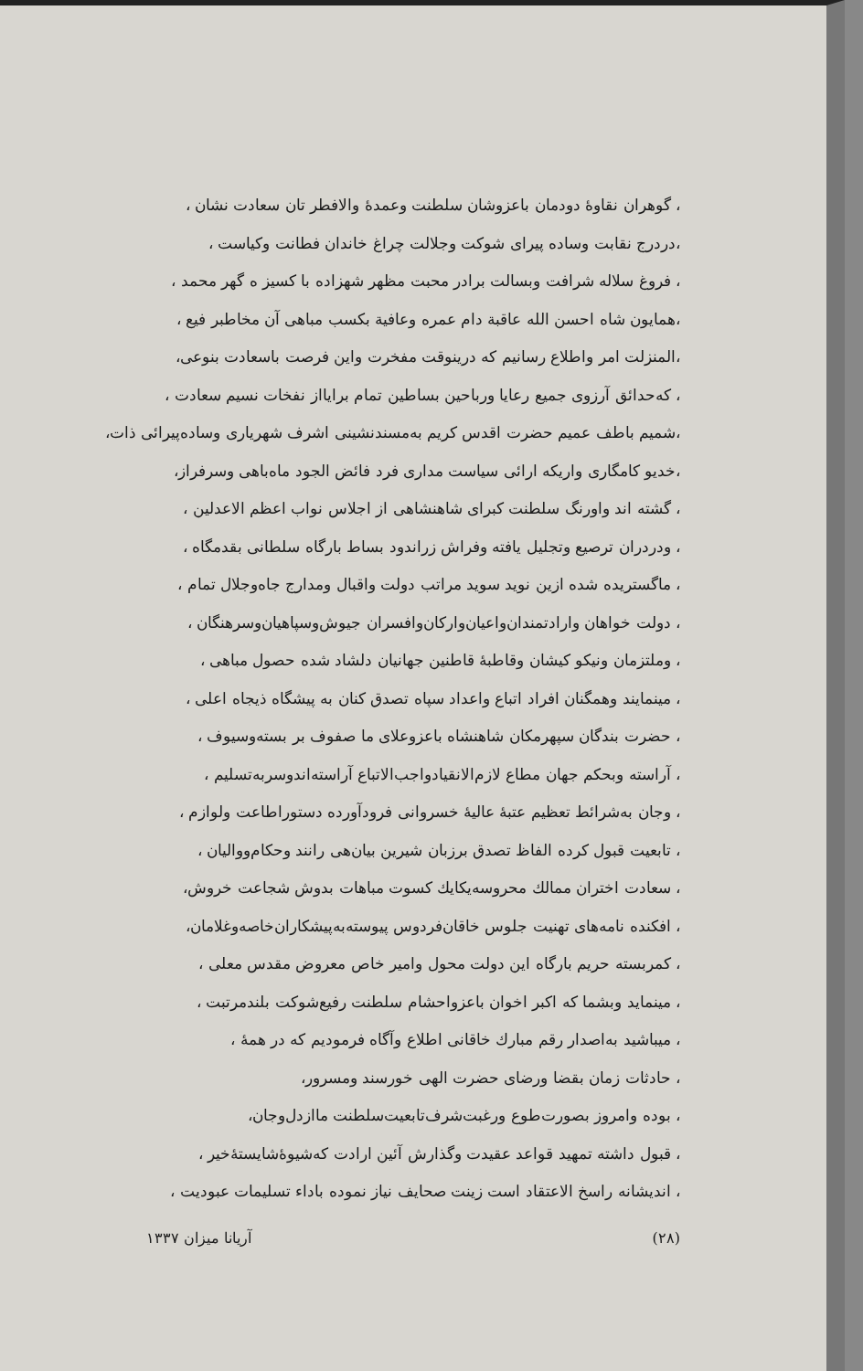، گوهران نقاوهٔ دودمان باعزوشان سلطنت وعمدهٔ والافطر تان سعادت نشان ،
،دردرج نقابت وساده پیرای شوکت وجلالت چراغ خاندان فطانت وکیاست ،
، فروغ سلاله شرافت وبسالت برادر محبت مظهر شهزاده با کسیز ه گهر محمد ،
،همایون شاه احسن الله عاقبة دام عمره وعافیة بکسب مباهی آن مخاطبر فیع ،
،المنزلت امر واطلاع رسانیم که درینوقت مفخرت واین فرصت باسعادت بنوعی،
، که‌حدائق آرزوی جمیع رعایا ورباحین بساطین تمام برایااز نفخات نسیم سعادت ،
،شمیم باطف عمیم حضرت اقدس کریم به‌مسندنشینی اشرف شهریاری وساده‌پیرائی ذات،
،خدیو کامگاری واریکه ارائی سیاست مداری فرد فائض الجود ماه‌باهی وسرفراز،
، گشته اند واورنگ سلطنت کبرای شاهنشاهی از اجلاس نواب اعظم الاعدلین ،
، ودردران ترصیع وتجلیل یافته وفراش زراندود بساط بارگاه سلطانی بقدمگاه ،
، ماگسترید‌ه شده ازین نوید سوید مراتب دولت واقبال ومدارج جاه‌وجلال تمام ،
، دولت خواهان وارادتمندان‌واعیان‌وارکان‌وافسران جیوش‌وسپاهیان‌وسرهنگان ،
، وملتزمان ونیکو کیشان وقاطبهٔ قاطنین جهانیان دلشاد شده حصول مباهی ،
، مینمایند وهمگنان افراد اتباع واعداد سپاه تصدق کنان به پیشگاه ذیجاه اعلی ،
، حضرت بندگان سپهرمکان شاهنشاه باعزوعلای ما صفوف بر بسته‌وسیوف ،
، آراسته وبحکم جهان مطاع لازم‌الانقیادواجب‌الاتباع آراسته‌اندوسربه‌تسلیم ،
، وجان به‌شرائط تعظیم عتبهٔ عالیهٔ خسروانی فرودآورده دستوراطاعت ولوازم ،
، تابعیت قبول کرده الفاظ تصدق برزبان شیرین بیان‌هی رانند وحکام‌ووالیان ،
، سعادت اختران ممالك محروسه‌یکایك کسوت مباهات بدوش شجاعت خروش،
، افکنده نامه‌های تهنیت جلوس خاقان‌فردوس پیوسته‌به‌پیشکاران‌خاصه‌وغلامان،
، کمربسته حریم بارگاه این دولت محول وامیر خاص معروض مقدس معلی ،
، مینماید وبشما که اکبر اخوان باعزواحشام سلطنت رفیع‌شوکت بلندمرتبت ،
، میباشید به‌اصدار رقم مبارك خاقانی اطلاع وآگاه فرمودیم که در همهٔ ،
، حادثات زمان بقضا ورضای حضرت الهی خورسند ومسرور،
، بوده وامروز بصورت‌طوع ورغبت‌شرف‌تابعیت‌سلطنت ماازدل‌وجان،
، قبول داشته تمهید قواعد عقیدت وگذارش آئین ارادت که‌شیوهٔ‌شایستهٔ‌خیر ،
، اندیشانه راسخ الاعتقاد است زینت صحایف نیاز نموده باداء تسلیمات عبودیت ،
(۲۸) آریانا میزان ۱۳۳۷